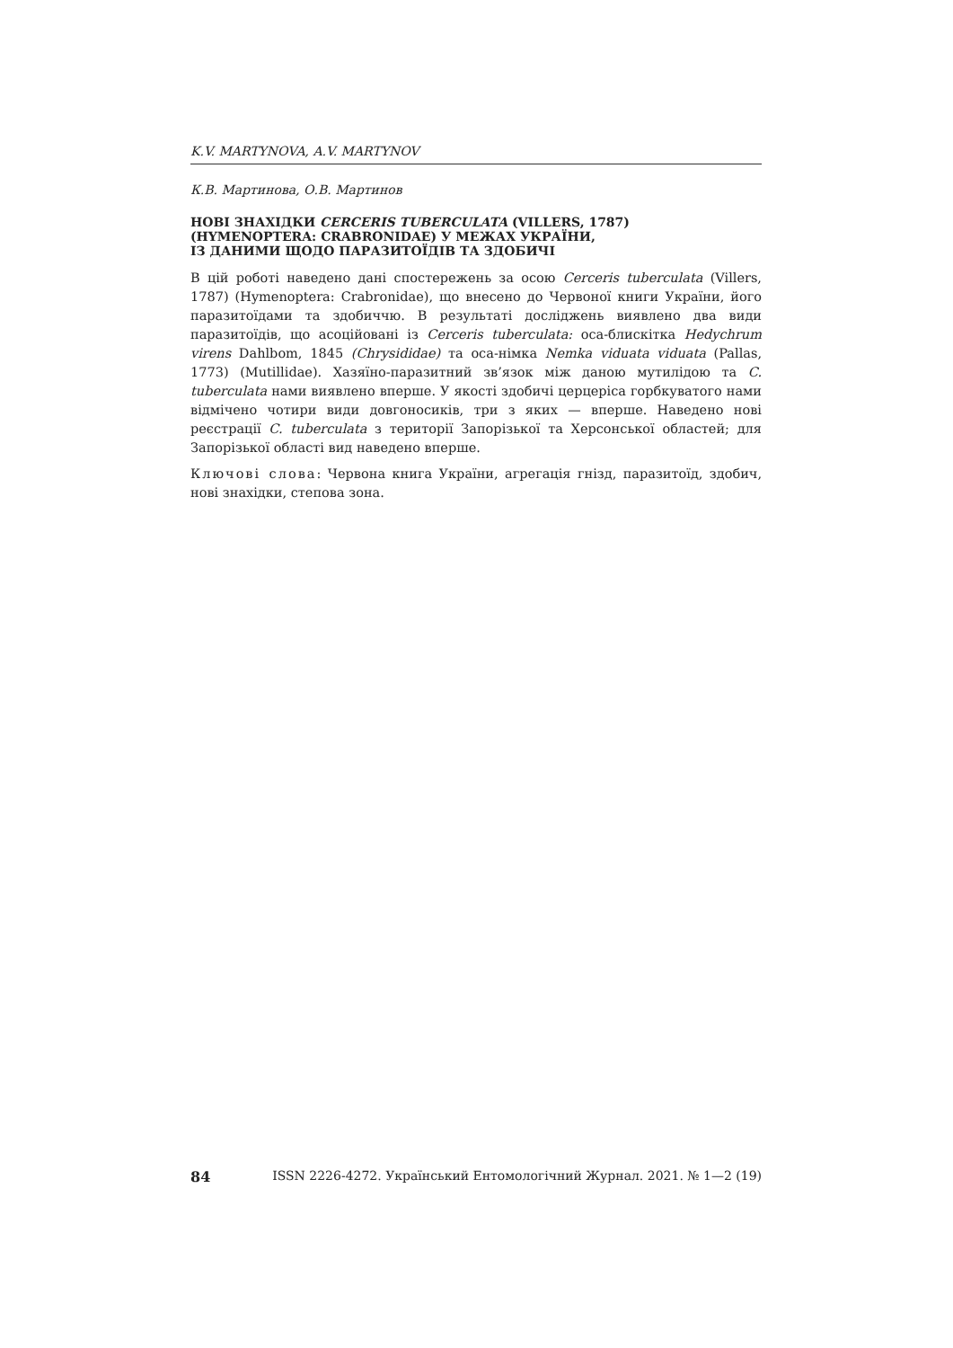K.V. MARTYNOVA, A.V. MARTYNOV
К.В. Мартинова, О.В. Мартинов
НОВІ ЗНАХІДКИ CERCERIS TUBERCULATA (VILLERS, 1787)
(HYMENOPTERA: CRABRONIDAE) У МЕЖАХ УКРАЇНИ,
ІЗ ДАНИМИ ЩОДО ПАРАЗИТОЇДІВ ТА ЗДОБИЧІ
В цій роботі наведено дані спостережень за осою Cerceris tuberculata (Villers, 1787) (Hymenoptera: Crabronidae), що внесено до Червоної книги України, його паразитоїдами та здобиччю. В результаті досліджень виявлено два види паразитоїдів, що асоційовані із Cerceris tuberculata: оса-блискітка Hedychrum virens Dahlbom, 1845 (Chrysididae) та оса-німка Nemka viduata viduata (Pallas, 1773) (Mutillidae). Хазяїно-паразитний зв’язок між даною мутилідою та C. tuberculata нами виявлено вперше. У якості здобичі церцеріса горбкуватого нами відмічено чотири види довгоносиків, три з яких — вперше. Наведено нові реєстрації C. tuberculata з території Запорізької та Херсонської областей; для Запорізької області вид наведено вперше.
Ключові слова: Червона книга України, агрегація гнізд, паразитоїд, здобич, нові знахідки, степова зона.
84 ISSN 2226-4272. Український Ентомологічний Журнал. 2021. № 1—2 (19)